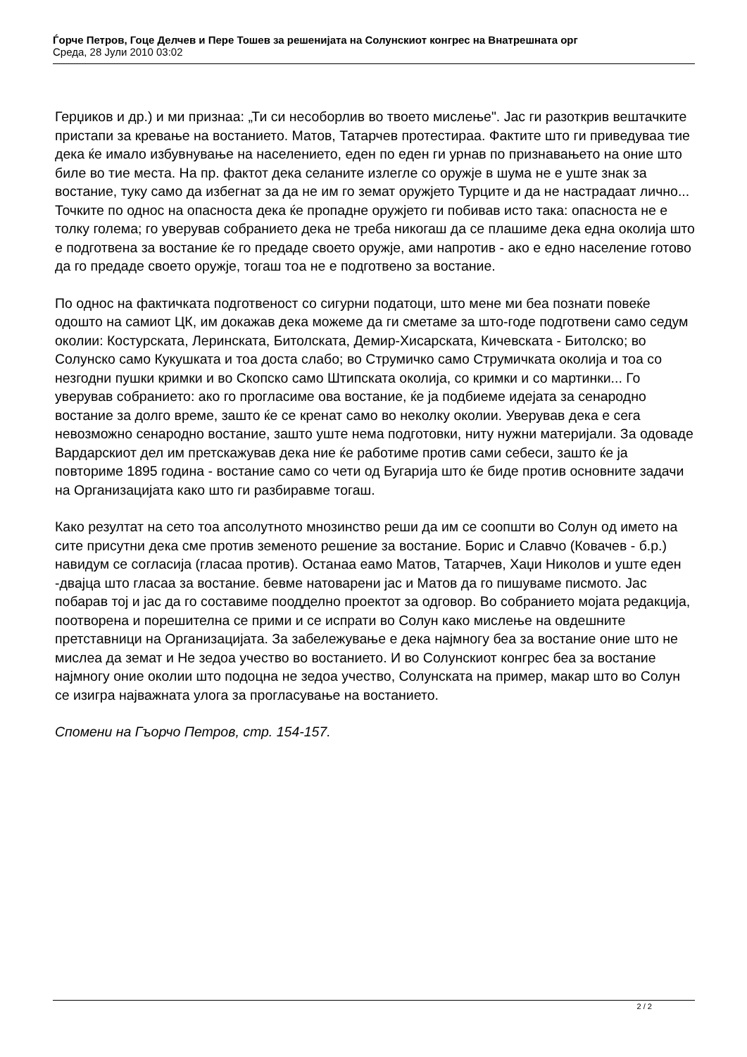Ѓорче Петров, Гоце Делчев и Пере Тошев за решенијата на Солунскиот конгрес на Внатрешната орг
Среда, 28 Јули 2010 03:02
Герџиков и др.) и ми признаа: „Ти си несоборлив во твоето мислење". Јас ги разоткрив вештачките пристапи за кревање на востанието. Матов, Татарчев протестираа. Фактите што ги приведуваа тие дека ќе имало избувнување на населението, еден по еден ги урнав по признавањето на оние што биле во тие места. На пр. фактот дека селаните излегле со оружје в шума не е уште знак за востание, туку само да избегнат за да не им го земат оружјето Турците и да не настрадаат лично... Точките по однос на опасноста дека ќе пропадне оружјето ги побивав исто така: опасноста не е толку голема; го уверував собранието дека не треба никогаш да се плашиме дека една околија што е подготвена за востание ќе го предаде своето оружје, ами напротив - ако е едно население готово да го предаде своето оружје, тогаш тоа не е подготвено за востание.
По однос на фактичката подготвеност со сигурни податоци, што мене ми беа познати повеќе одошто на самиот ЦК, им докажав дека можеме да ги сметаме за што-годе подготвени само седум околии: Костурската, Леринската, Битолската, Демир-Хисарската, Кичевската - Битолско; во Солунско само Кукушката и тоа доста слабо; во Струмичко само Струмичката околија и тоа со незгодни пушки кримки и во Скопско само Штипската околија, со кримки и со мартинки... Го уверував собранието: ако го прогласиме ова востание, ќе ја подбиеме идејата за сенародно востание за долго време, зашто ќе се кренат само во неколку околии. Уверував дека е сега невозможно сенародно востание, зашто уште нема подготовки, ниту нужни материјали. За одоваде Вардарскиот дел им претскажував дека ние ќе работиме против сами себеси, зашто ќе ја повториме 1895 година - востание само со чети од Бугарија што ќе биде против основните задачи на Организацијата како што ги разбиравме тогаш.
Како резултат на сето тоа апсолутното мнозинство реши да им се соопшти во Солун од името на сите присутни дека сме против земеното решение за востание. Борис и Славчо (Ковачев - б.р.) навидум се согласија (гласаа против). Останаа еамо Матов, Татарчев, Хаџи Николов и уште еден -двајца што гласаа за востание. бевме натоварени јас и Матов да го пишуваме писмото. Јас побарав тој и јас да го составиме поодделно проектот за одговор. Во собранието мојата редакција, поотворена и порешителна се прими и се испрати во Солун како мислење на овдешните претставници на Организацијата. За забележување е дека најмногу беа за востание оние што не мислеа да земат и Не зедоа учество во востанието. И во Солунскиот конгрес беа за востание најмногу оние околии што подоцна не зедоа учество, Солунската на пример, макар што во Солун се изигра најважната улога за прогласување на востанието.
Спомени на Гъорчо Петров, стр. 154-157.
2 / 2